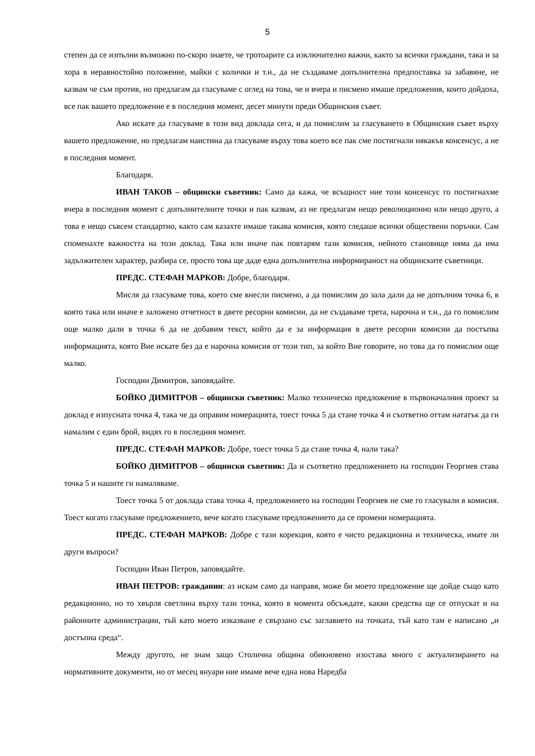5
степен да се изпълни възможно по-скоро знаете, че тротоарите са изключително важни, както за всички граждани, така и за хора в неравностойно положение, майки с колички и т.н., да не създаваме допълнителна предпоставка за забавяне, не казвам че съм против, но предлагам да гласуваме с оглед на това, че и вчера и писмено имаше предложения, които дойдоха, все пак вашето предложение е в последния момент, десет минути преди Общинския съвет.
Ако искате да гласуваме в този вид доклада сега, и да помислим за гласуването в Общинския съвет върху вашето предложение, но предлагам наистина да гласуваме върху това което все пак сме постигнали някакъв консенсус, а не в последния момент.
Благодаря.
ИВАН ТАКОВ – общински съветник: Само да кажа, че всъщност ние този консенсус го постигнахме вчера в последния момент с допълнителните точки и пак казвам, аз не предлагам нещо революционно или нещо друго, а това е нещо съвсем стандартно, както сам казахте имаше такава комисия, която гледаше всички обществени поръчки. Сам споменахте важността на този доклад. Така или иначе пак повтарям тази комисия, нейното становище няма да има задължителен характер, разбира се, просто това ще даде една допълнителна информираност на общинските съветници.
ПРЕДС. СТЕФАН МАРКОВ: Добре, благодаря.
Мисля да гласуваме това, което сме внесли писмено, а да помислим до зала дали да не допълним точка 6, в която така или иначе е заложено отчетност в двете ресорни комисии, да не създаваме трета, нарочна и т.н., да го помислим още малко дали в точка 6 да не добавим текст, който да е за информация в двете ресорни комисии да постъпва информацията, която Вие искате без да е нарочна комисия от този тип, за който Вие говорите, но това да го помислим още малко.
Господин Димитров, заповядайте.
БОЙКО ДИМИТРОВ – общински съветник: Малко техническо предложение в първоначалния проект за доклад е изпусната точка 4, така че да оправим номерацията, тоест точка 5 да стане точка 4 и съответно оттам нататък да ги намалим с един брой, видях го в последния момент.
ПРЕДС. СТЕФАН МАРКОВ: Добре, тоест точка 5 да стане точка 4, нали така?
БОЙКО ДИМИТРОВ – общински съветник: Да и съответно предложението на господин Георгиев става точка 5 и нашите ги намаляваме.
Тоест точка 5 от доклада става точка 4, предложението на господин Георгиев не сме го гласували в комисия. Тоест когато гласуваме предложението, вече когато гласуваме предложението да се промени номерацията.
ПРЕДС. СТЕФАН МАРКОВ: Добре с тази корекция, която е чисто редакционна и техническа, имате ли други въпроси?
Господин Иван Петров, заповядайте.
ИВАН ПЕТРОВ: гражданин: аз искам само да направя, може би моето предложение ще дойде също като редакционно, но то хвърля светлина върху тази точка, която в момента обсъждате, какви средства ще се отпускат и на районните администрации, тъй като моето изказване е свързано със заглавието на точката, тъй като там е написано „и достъпна среда“.
Между другото, не знам защо Столична община обикновено изостава много с актуализирането на нормативните документи, но от месец януари ние имаме вече една нова Наредба